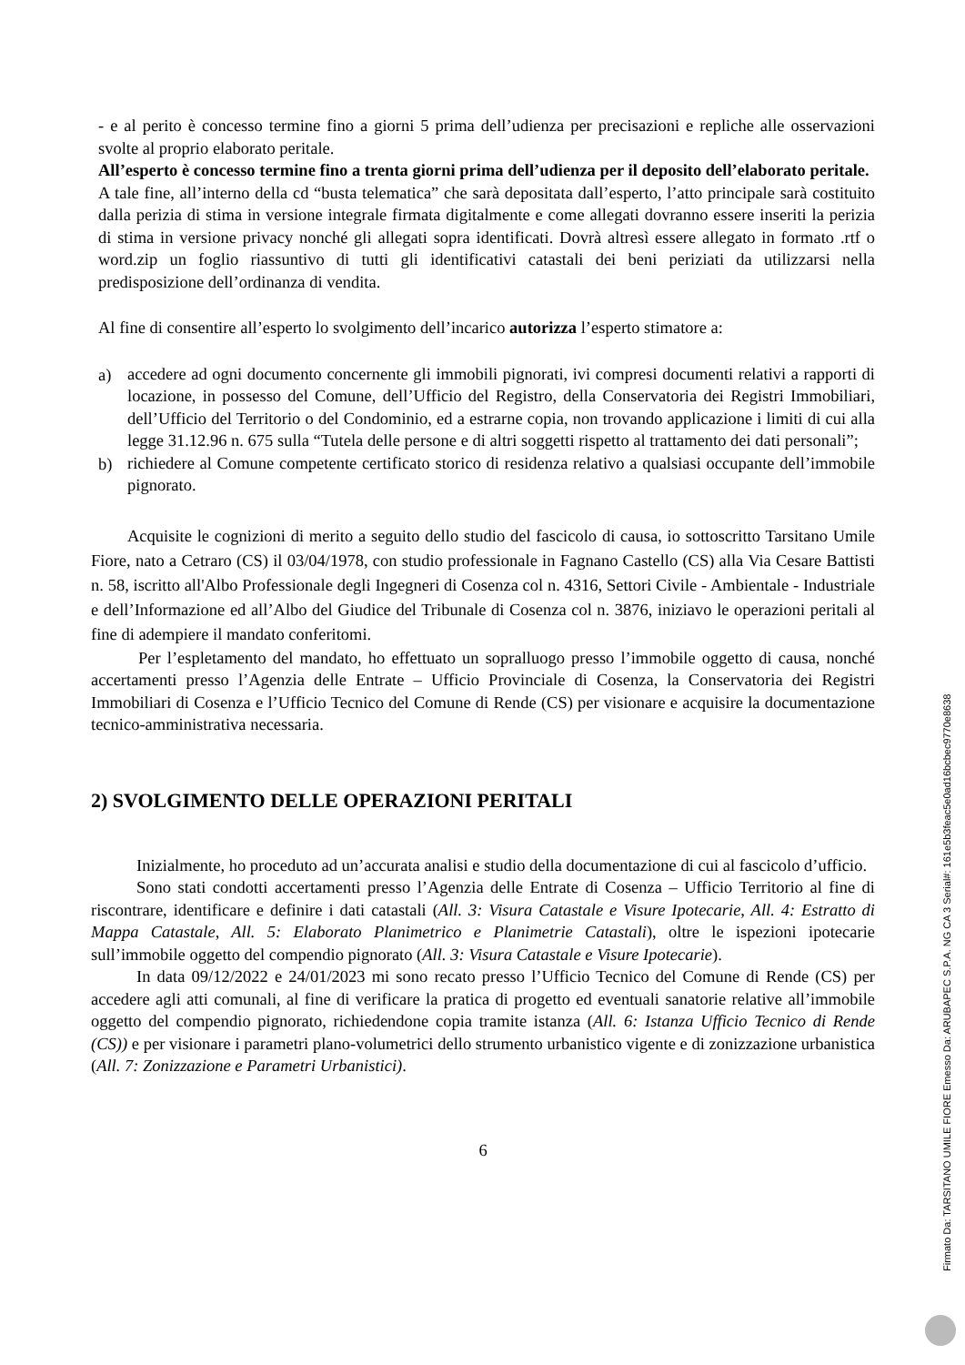- e al perito è concesso termine fino a giorni 5 prima dell’udienza per precisazioni e repliche alle osservazioni svolte al proprio elaborato peritale.
All’esperto è concesso termine fino a trenta giorni prima dell’udienza per il deposito dell’elaborato peritale.
A tale fine, all’interno della cd “busta telematica” che sarà depositata dall’esperto, l’atto principale sarà costituito dalla perizia di stima in versione integrale firmata digitalmente e come allegati dovranno essere inseriti la perizia di stima in versione privacy nonché gli allegati sopra identificati. Dovrà altresì essere allegato in formato .rtf o word.zip un foglio riassuntivo di tutti gli identificativi catastali dei beni periziati da utilizzarsi nella predisposizione dell’ordinanza di vendita.
Al fine di consentire all’esperto lo svolgimento dell’incarico autorizza l’esperto stimatore a:
a)
accedere ad ogni documento concernente gli immobili pignorati, ivi compresi documenti relativi a rapporti di locazione, in possesso del Comune, dell’Ufficio del Registro, della Conservatoria dei Registri Immobiliari, dell’Ufficio del Territorio o del Condominio, ed a estrarne copia, non trovando applicazione i limiti di cui alla legge 31.12.96 n. 675 sulla “Tutela delle persone e di altri soggetti rispetto al trattamento dei dati personali”;
b)
richiedere al Comune competente certificato storico di residenza relativo a qualsiasi occupante dell’immobile pignorato.
Acquisite le cognizioni di merito a seguito dello studio del fascicolo di causa, io sottoscritto Tarsitano Umile Fiore, nato a Cetraro (CS) il 03/04/1978, con studio professionale in Fagnano Castello (CS) alla Via Cesare Battisti n. 58, iscritto all'Albo Professionale degli Ingegneri di Cosenza col n. 4316, Settori Civile - Ambientale - Industriale e dell’Informazione ed all’Albo del Giudice del Tribunale di Cosenza col n. 3876, iniziavo le operazioni peritali al fine di adempiere il mandato conferitomi.
Per l’espletamento del mandato, ho effettuato un sopralluogo presso l’immobile oggetto di causa, nonché accertamenti presso l’Agenzia delle Entrate – Ufficio Provinciale di Cosenza, la Conservatoria dei Registri Immobiliari di Cosenza e l’Ufficio Tecnico del Comune di Rende (CS) per visionare e acquisire la documentazione tecnico-amministrativa necessaria.
2) SVOLGIMENTO DELLE OPERAZIONI PERITALI
Inizialmente, ho proceduto ad un’accurata analisi e studio della documentazione di cui al fascicolo d’ufficio.
Sono stati condotti accertamenti presso l’Agenzia delle Entrate di Cosenza – Ufficio Territorio al fine di riscontrare, identificare e definire i dati catastali (All. 3: Visura Catastale e Visure Ipotecarie, All. 4: Estratto di Mappa Catastale, All. 5: Elaborato Planimetrico e Planimetrie Catastali), oltre le ispezioni ipotecarie sull’immobile oggetto del compendio pignorato (All. 3: Visura Catastale e Visure Ipotecarie).
In data 09/12/2022 e 24/01/2023 mi sono recato presso l’Ufficio Tecnico del Comune di Rende (CS) per accedere agli atti comunali, al fine di verificare la pratica di progetto ed eventuali sanatorie relative all’immobile oggetto del compendio pignorato, richiedendone copia tramite istanza (All. 6: Istanza Ufficio Tecnico di Rende (CS)) e per visionare i parametri plano-volumetrici dello strumento urbanistico vigente e di zonizzazione urbanistica (All. 7: Zonizzazione e Parametri Urbanistici).
6
Firmato Da: TARSITANO UMILE FIORE Emesso Da: ARUBAPEC S.P.A. NG CA 3 Serial#: 161e5b3feac5e0ad16bcbec9770e8638